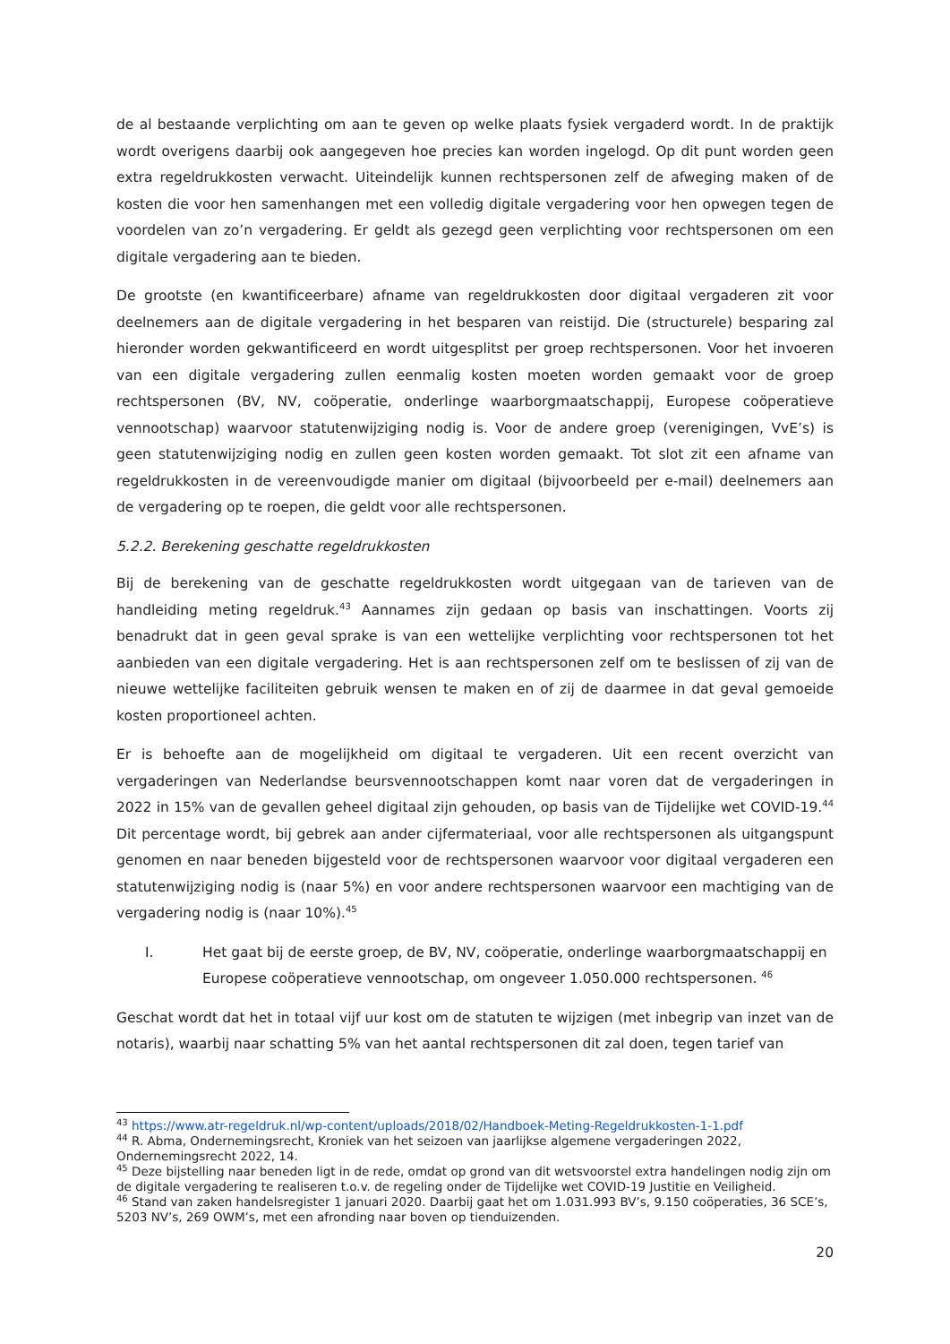de al bestaande verplichting om aan te geven op welke plaats fysiek vergaderd wordt. In de praktijk wordt overigens daarbij ook aangegeven hoe precies kan worden ingelogd. Op dit punt worden geen extra regeldrukkosten verwacht. Uiteindelijk kunnen rechtspersonen zelf de afweging maken of de kosten die voor hen samenhangen met een volledig digitale vergadering voor hen opwegen tegen de voordelen van zo’n vergadering. Er geldt als gezegd geen verplichting voor rechtspersonen om een digitale vergadering aan te bieden.
De grootste (en kwantificeerbare) afname van regeldrukkosten door digitaal vergaderen zit voor deelnemers aan de digitale vergadering in het besparen van reistijd. Die (structurele) besparing zal hieronder worden gekwantificeerd en wordt uitgesplitst per groep rechtspersonen. Voor het invoeren van een digitale vergadering zullen eenmalig kosten moeten worden gemaakt voor de groep rechtspersonen (BV, NV, coöperatie, onderlinge waarborgmaatschappij, Europese coöperatieve vennootschap) waarvoor statutenwijziging nodig is. Voor de andere groep (verenigingen, VvE’s) is geen statutenwijziging nodig en zullen geen kosten worden gemaakt. Tot slot zit een afname van regeldrukkosten in de vereenvoudigde manier om digitaal (bijvoorbeeld per e-mail) deelnemers aan de vergadering op te roepen, die geldt voor alle rechtspersonen.
5.2.2. Berekening geschatte regeldrukkosten
Bij de berekening van de geschatte regeldrukkosten wordt uitgegaan van de tarieven van de handleiding meting regeldruk.<sup>43</sup> Aannames zijn gedaan op basis van inschattingen. Voorts zij benadrukt dat in geen geval sprake is van een wettelijke verplichting voor rechtspersonen tot het aanbieden van een digitale vergadering. Het is aan rechtspersonen zelf om te beslissen of zij van de nieuwe wettelijke faciliteiten gebruik wensen te maken en of zij de daarmee in dat geval gemoeide kosten proportioneel achten.
Er is behoefte aan de mogelijkheid om digitaal te vergaderen. Uit een recent overzicht van vergaderingen van Nederlandse beursvennootschappen komt naar voren dat de vergaderingen in 2022 in 15% van de gevallen geheel digitaal zijn gehouden, op basis van de Tijdelijke wet COVID-19.<sup>44</sup> Dit percentage wordt, bij gebrek aan ander cijfermateriaal, voor alle rechtspersonen als uitgangspunt genomen en naar beneden bijgesteld voor de rechtspersonen waarvoor voor digitaal vergaderen een statutenwijziging nodig is (naar 5%) en voor andere rechtspersonen waarvoor een machtiging van de vergadering nodig is (naar 10%).<sup>45</sup>
I. Het gaat bij de eerste groep, de BV, NV, coöperatie, onderlinge waarborgmaatschappij en Europese coöperatieve vennootschap, om ongeveer 1.050.000 rechtspersonen. <sup>46</sup>
Geschat wordt dat het in totaal vijf uur kost om de statuten te wijzigen (met inbegrip van inzet van de notaris), waarbij naar schatting 5% van het aantal rechtspersonen dit zal doen, tegen tarief van
<sup>43</sup> https://www.atr-regeldruk.nl/wp-content/uploads/2018/02/Handboek-Meting-Regeldrukkosten-1-1.pdf
<sup>44</sup> R. Abma, Ondernemingsrecht, Kroniek van het seizoen van jaarlijkse algemene vergaderingen 2022, Ondernemingsrecht 2022, 14.
<sup>45</sup> Deze bijstelling naar beneden ligt in de rede, omdat op grond van dit wetsvoorstel extra handelingen nodig zijn om de digitale vergadering te realiseren t.o.v. de regeling onder de Tijdelijke wet COVID-19 Justitie en Veiligheid.
<sup>46</sup> Stand van zaken handelsregister 1 januari 2020. Daarbij gaat het om 1.031.993 BV’s, 9.150 coöperaties, 36 SCE’s, 5203 NV’s, 269 OWM’s, met een afronding naar boven op tienduizenden.
20